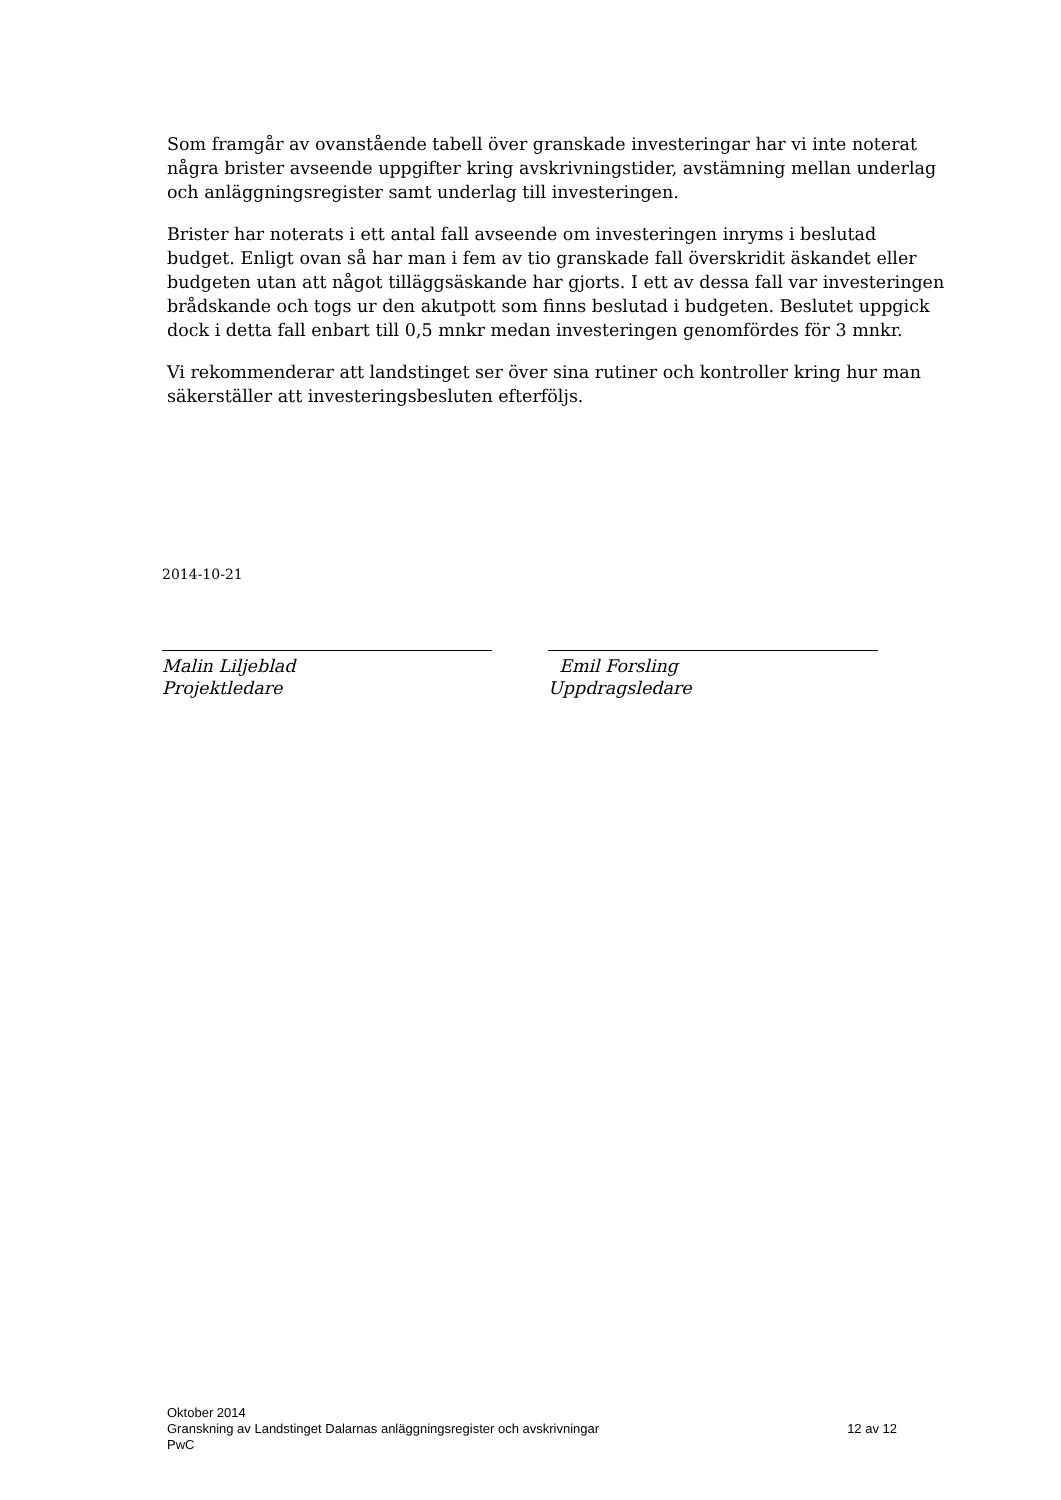Som framgår av ovanstående tabell över granskade investeringar har vi inte noterat några brister avseende uppgifter kring avskrivningstider, avstämning mellan underlag och anläggningsregister samt underlag till investeringen.
Brister har noterats i ett antal fall avseende om investeringen inryms i beslutad budget. Enligt ovan så har man i fem av tio granskade fall överskridit äskandet eller budgeten utan att något tilläggsäskande har gjorts. I ett av dessa fall var investeringen brådskande och togs ur den akutpott som finns beslutad i budgeten. Beslutet uppgick dock i detta fall enbart till 0,5 mnkr medan investeringen genomfördes för 3 mnkr.
Vi rekommenderar att landstinget ser över sina rutiner och kontroller kring hur man säkerställer att investeringsbesluten efterföljs.
2014-10-21
Malin Liljeblad
Projektledare
Emil Forsling
Uppdragsledare
Oktober 2014
Granskning av Landstinget Dalarnas anläggningsregister och avskrivningar 12 av 12
PwC